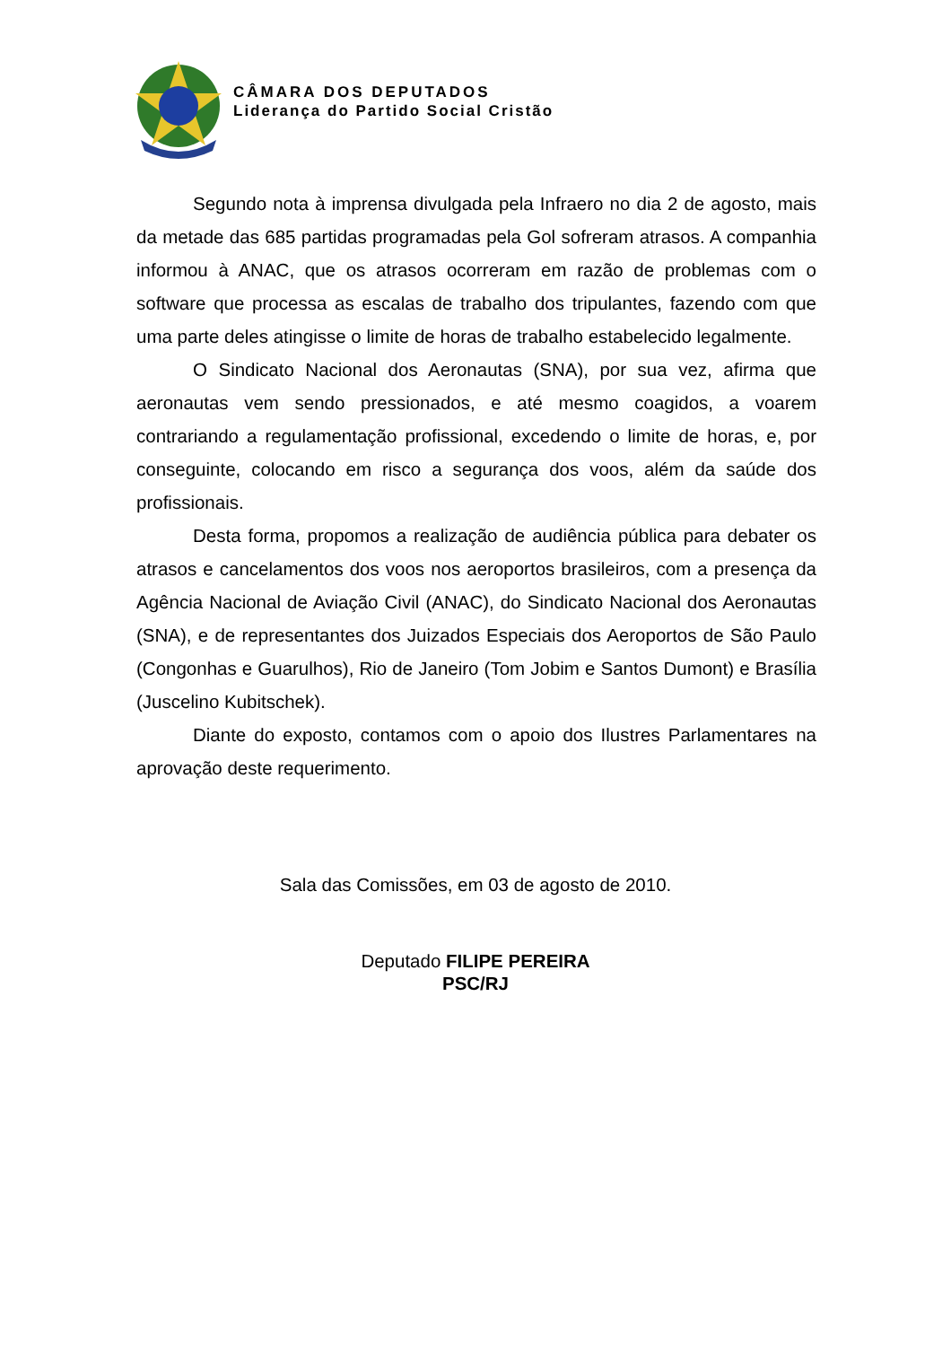CÂMARA DOS DEPUTADOS
Liderança do Partido Social Cristão
Segundo nota à imprensa divulgada pela Infraero no dia 2 de agosto, mais da metade das 685 partidas programadas pela Gol sofreram atrasos. A companhia informou à ANAC, que os atrasos ocorreram em razão de problemas com o software que processa as escalas de trabalho dos tripulantes, fazendo com que uma parte deles atingisse o limite de horas de trabalho estabelecido legalmente.
O Sindicato Nacional dos Aeronautas (SNA), por sua vez, afirma que aeronautas vem sendo pressionados, e até mesmo coagidos, a voarem contrariando a regulamentação profissional, excedendo o limite de horas, e, por conseguinte, colocando em risco a segurança dos voos, além da saúde dos profissionais.
Desta forma, propomos a realização de audiência pública para debater os atrasos e cancelamentos dos voos nos aeroportos brasileiros, com a presença da Agência Nacional de Aviação Civil (ANAC), do Sindicato Nacional dos Aeronautas (SNA), e de representantes dos Juizados Especiais dos Aeroportos de São Paulo (Congonhas e Guarulhos), Rio de Janeiro (Tom Jobim e Santos Dumont) e Brasília (Juscelino Kubitschek).
Diante do exposto, contamos com o apoio dos Ilustres Parlamentares na aprovação deste requerimento.
Sala das Comissões, em 03 de agosto de 2010.
Deputado FILIPE PEREIRA
PSC/RJ